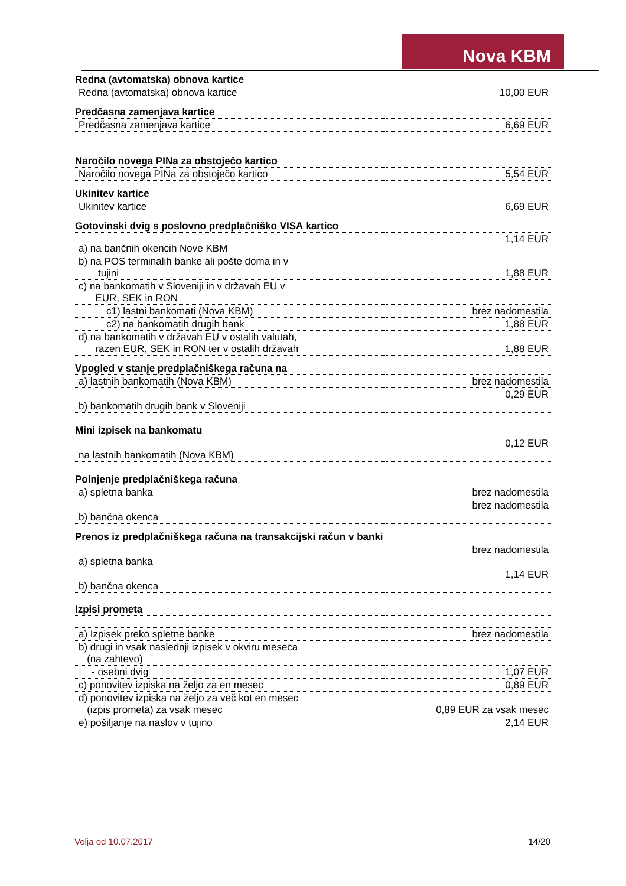Nova KBM
| Redna (avtomatska) obnova kartice | |
| --- | --- |
| Redna (avtomatska) obnova kartice | 10,00 EUR |
| Predčasna zamenjava kartice | |
| Predčasna zamenjava kartice | 6,69 EUR |
| Naročilo novega PINa za obstoječo kartico | |
| Naročilo novega PINa za obstoječo kartico | 5,54 EUR |
| Ukinitev kartice | |
| Ukinitev kartice | 6,69 EUR |
| Gotovinski dvig s poslovno predplačniško VISA kartico | |
| a) na bančnih okencih Nove KBM | 1,14 EUR |
| b) na POS terminalih banke ali pošte doma in v tujini | 1,88 EUR |
| c) na bankomatih v Sloveniji in v državah EU v EUR, SEK in RON | |
| c1) lastni bankomati (Nova KBM) | brez nadomestila |
| c2) na bankomatih drugih bank | 1,88 EUR |
| d) na bankomatih v državah EU v ostalih valutah, razen EUR, SEK in RON ter v ostalih državah | 1,88 EUR |
| Vpogled v stanje predplačniškega računa na | |
| a) lastnih bankomatih (Nova KBM) | brez nadomestila |
| b) bankomatih drugih bank v Sloveniji | 0,29 EUR |
| Mini izpisek na bankomatu | |
| na lastnih bankomatih (Nova KBM) | 0,12 EUR |
| Polnjenje predplačniškega računa | |
| a) spletna banka | brez nadomestila |
| b) bančna okenca | brez nadomestila |
| Prenos iz predplačniškega računa na transakcijski račun v banki | |
| a) spletna banka | brez nadomestila |
| b) bančna okenca | 1,14 EUR |
| Izpisi prometa | |
| a) Izpisek preko spletne banke | brez nadomestila |
| b) drugi in vsak naslednji izpisek v okviru meseca (na zahtevo) | |
| - osebni dvig | 1,07 EUR |
| c) ponovitev izpiska na željo za en mesec | 0,89 EUR |
| d) ponovitev izpiska na željo za več kot en mesec (izpis prometa) za vsak mesec | 0,89 EUR za vsak mesec |
| e) pošiljanje na naslov v tujino | 2,14 EUR |
Velja od 10.07.2017 14/20